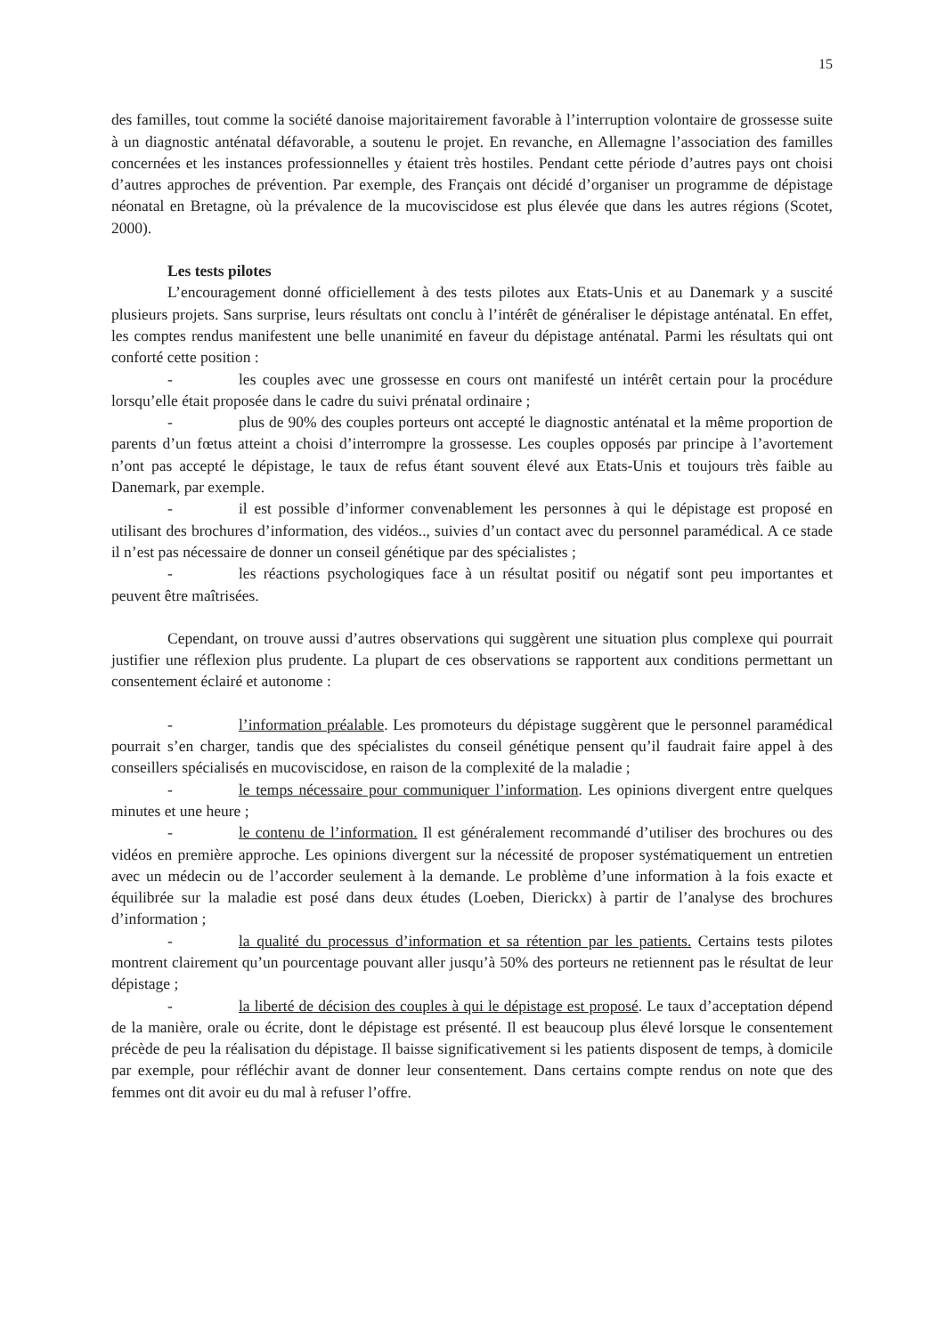15
des familles, tout comme la société danoise majoritairement favorable à l’interruption volontaire de grossesse suite à un diagnostic anténatal défavorable, a soutenu le projet. En revanche, en Allemagne l’association des familles concernées et les instances professionnelles y étaient très hostiles. Pendant cette période d’autres pays ont choisi d’autres approches de prévention. Par exemple, des Français ont décidé d’organiser un programme de dépistage néonatal en Bretagne, où la prévalence de la mucoviscidose est plus élevée que dans les autres régions (Scotet, 2000).
Les tests pilotes
L’encouragement donné officiellement à des tests pilotes aux Etats-Unis et au Danemark y a suscité plusieurs projets. Sans surprise, leurs résultats ont conclu à l’intérêt de généraliser le dépistage anténatal. En effet, les comptes rendus manifestent une belle unanimité en faveur du dépistage anténatal. Parmi les résultats qui ont conforté cette position :
- les couples avec une grossesse en cours ont manifesté un intérêt certain pour la procédure lorsqu’elle était proposée dans le cadre du suivi prénatal ordinaire ;
- plus de 90% des couples porteurs ont accepté le diagnostic anténatal et la même proportion de parents d’un fœtus atteint a choisi d’interrompre la grossesse. Les couples opposés par principe à l’avortement n’ont pas accepté le dépistage, le taux de refus étant souvent élevé aux Etats-Unis et toujours très faible au Danemark, par exemple.
- il est possible d’informer convenablement les personnes à qui le dépistage est proposé en utilisant des brochures d’information, des vidéos.., suivies d’un contact avec du personnel paramédical. A ce stade il n’est pas nécessaire de donner un conseil génétique par des spécialistes ;
- les réactions psychologiques face à un résultat positif ou négatif sont peu importantes et peuvent être maîtrisées.
Cependant, on trouve aussi d’autres observations qui suggèrent une situation plus complexe qui pourrait justifier une réflexion plus prudente. La plupart de ces observations se rapportent aux conditions permettant un consentement éclairé et autonome :
- l’information préalable. Les promoteurs du dépistage suggèrent que le personnel paramédical pourrait s’en charger, tandis que des spécialistes du conseil génétique pensent qu’il faudrait faire appel à des conseillers spécialisés en mucoviscidose, en raison de la complexité de la maladie ;
- le temps nécessaire pour communiquer l’information. Les opinions divergent entre quelques minutes et une heure ;
- le contenu de l’information. Il est généralement recommandé d’utiliser des brochures ou des vidéos en première approche. Les opinions divergent sur la nécessité de proposer systématiquement un entretien avec un médecin ou de l’accorder seulement à la demande. Le problème d’une information à la fois exacte et équilibrée sur la maladie est posé dans deux études (Loeben, Dierickx) à partir de l’analyse des brochures d’information ;
- la qualité du processus d’information et sa rétention par les patients. Certains tests pilotes montrent clairement qu’un pourcentage pouvant aller jusqu’à 50% des porteurs ne retiennent pas le résultat de leur dépistage ;
- la liberté de décision des couples à qui le dépistage est proposé. Le taux d’acceptation dépend de la manière, orale ou écrite, dont le dépistage est présenté. Il est beaucoup plus élevé lorsque le consentement précède de peu la réalisation du dépistage. Il baisse significativement si les patients disposent de temps, à domicile par exemple, pour réfléchir avant de donner leur consentement. Dans certains compte rendus on note que des femmes ont dit avoir eu du mal à refuser l’offre.